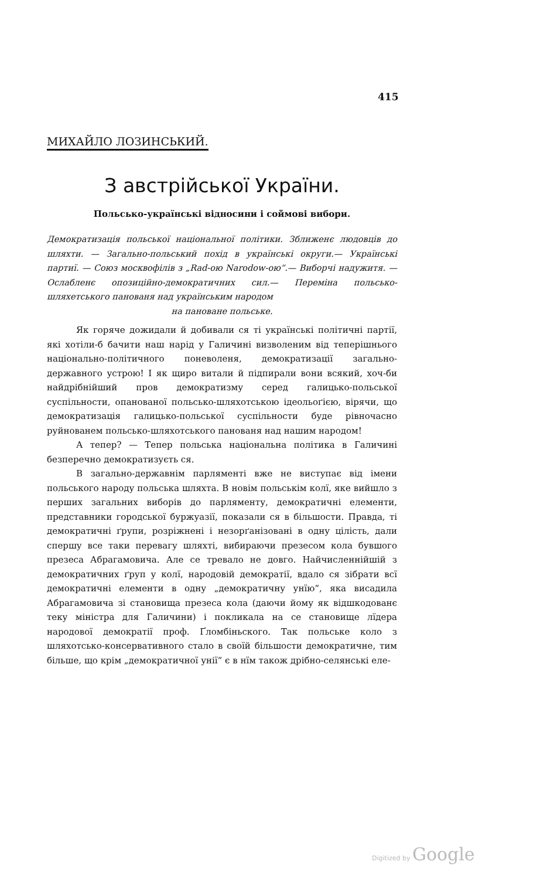415
МИХАЙЛО ЛОЗИНСЬКИЙ.
З австрійської України.
Польсько-українські відносини і соймові вибори.
Демократизація польської національної політики. Зближенє людовців до шляхти. — Загально-польський похід в українські округи.— Українські партиї. — Союз москвофілів з „Rad-ою Narodow-ою“.— Виборчі надужитя. — Ослабленє опозиційно-демократичних сил.— Переміна польсько-шляхетського панованя над українським народом
на пановане польське.
Як горяче дожидали й добивали ся ті українські політичні партії, які хотіли-б бачити наш нарід у Галичині визволеним від теперішнього національно-політичного поневоленя, демократизації загально-державного устрою! І як щиро витали й підпирали вони всякий, хоч-би найдрібнійший пров демократизму серед галицько-польської суспільности, опанованої польсько-шляхотською ідеольоґією, віря­чи, що демократизація галицько-польської суспільности буде рівночасно руйнованем польсько-шляхотського панованя над нашим народом!
А тепер? — Тепер польська національна політика в Галичині безперечно демократизуєть ся.
В загально-державнім парляменті вже не виступає від імени польського народу польська шляхта. В новім польськім колї, яке вийшло з перших загальних виборів до парляменту, демократичні елементи, представники городської буржуазії, показали ся в більшости. Правда, ті демократичні ґрупи, розріжнені і незорґанізовані в одну цілість, дали спершу все таки перевагу шляхті, вибираючи презесом кола бувшого презеса Абрагамовича. Але се тревало не довго. Найчисленнійшій з демократичних ґруп у колї, народовій демократії, вдало ся зібрати всї демократичні елементи в одну „демократичну унїю“, яка висадила Абрагамовича зі становища презеса кола (даючи йому як відшкодованє теку міністра для Галичини) і покликала на се становище лїдера народової демократії проф. Ґломбіньского. Так польське коло з шляхотсько-консервативного стало в своїй більшости демократичне, тим більше, що крім „демократичної унії“ є в нїм також дрібно-селянські еле-
Digitized by Google